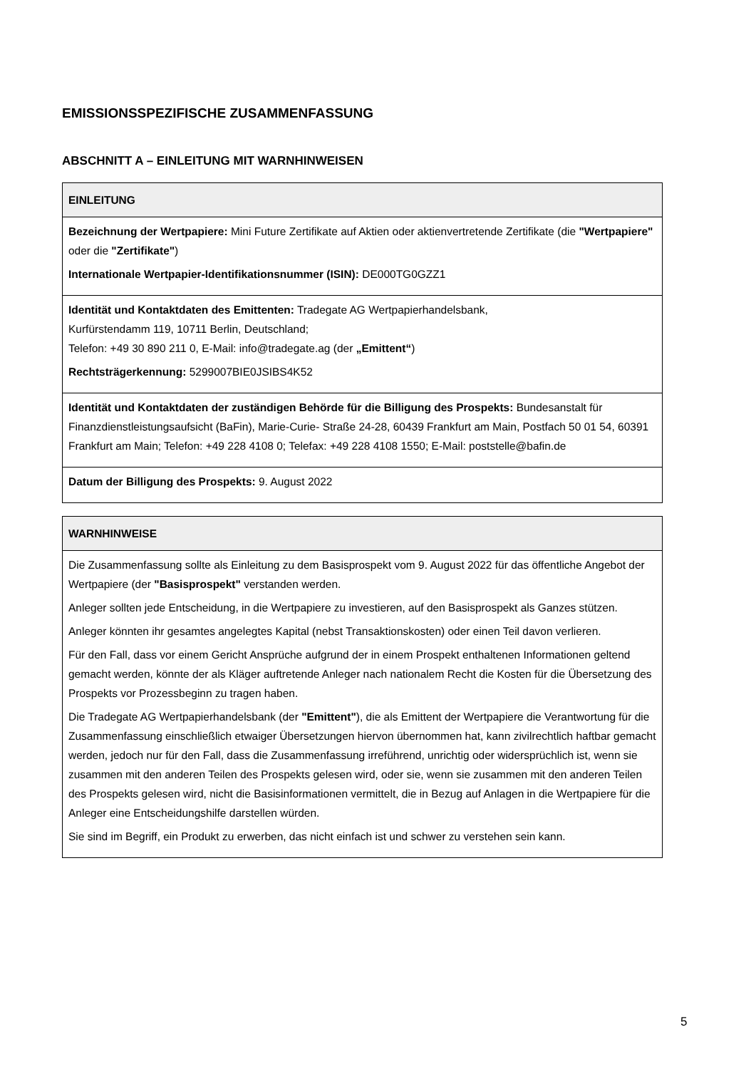EMISSIONSSPEZIFISCHE ZUSAMMENFASSUNG
ABSCHNITT A – EINLEITUNG MIT WARNHINWEISEN
| EINLEITUNG |
| --- |
| Bezeichnung der Wertpapiere: Mini Future Zertifikate auf Aktien oder aktienvertretende Zertifikate (die "Wertpapiere" oder die "Zertifikate" ) Internationale Wertpapier-Identifikationsnummer (ISIN): DE000TG0GZZ1 |
| Identität und Kontaktdaten des Emittenten: Tradegate AG Wertpapierhandelsbank, Kurfürstendamm 119, 10711 Berlin, Deutschland; Telefon: +49 30 890 211 0, E-Mail: info@tradegate.ag (der „Emittent“ ) Rechtsträgerkennung: 5299007BIE0JSIBS4K52 |
| Identität und Kontaktdaten der zuständigen Behörde für die Billigung des Prospekts: Bundesanstalt für Finanzdienstleistungsaufsicht (BaFin), Marie-Curie- Straße 24-28, 60439 Frankfurt am Main, Postfach 50 01 54, 60391 Frankfurt am Main; Telefon: +49 228 4108 0; Telefax: +49 228 4108 1550; E-Mail: poststelle@bafin.de |
| Datum der Billigung des Prospekts: 9. August 2022 |
| WARNHINWEISE |
| --- |
| Die Zusammenfassung sollte als Einleitung zu dem Basisprospekt vom 9. August 2022 für das öffentliche Angebot der Wertpapiere (der "Basisprospekt" verstanden werden. Anleger sollten jede Entscheidung, in die Wertpapiere zu investieren, auf den Basisprospekt als Ganzes stützen. Anleger könnten ihr gesamtes angelegtes Kapital (nebst Transaktionskosten) oder einen Teil davon verlieren. Für den Fall, dass vor einem Gericht Ansprüche aufgrund der in einem Prospekt enthaltenen Informationen geltend gemacht werden, könnte der als Kläger auftretende Anleger nach nationalem Recht die Kosten für die Übersetzung des Prospekts vor Prozessbeginn zu tragen haben. Die Tradegate AG Wertpapierhandelsbank (der "Emittent" ), die als Emittent der Wertpapiere die Verantwortung für die Zusammenfassung einschließlich etwaiger Übersetzungen hiervon übernommen hat, kann zivilrechtlich haftbar gemacht werden, jedoch nur für den Fall, dass die Zusammenfassung irreführend, unrichtig oder widersprüchlich ist, wenn sie zusammen mit den anderen Teilen des Prospekts gelesen wird, oder sie, wenn sie zusammen mit den anderen Teilen des Prospekts gelesen wird, nicht die Basisinformationen vermittelt, die in Bezug auf Anlagen in die Wertpapiere für die Anleger eine Entscheidungshilfe darstellen würden. Sie sind im Begriff, ein Produkt zu erwerben, das nicht einfach ist und schwer zu verstehen sein kann. |
5